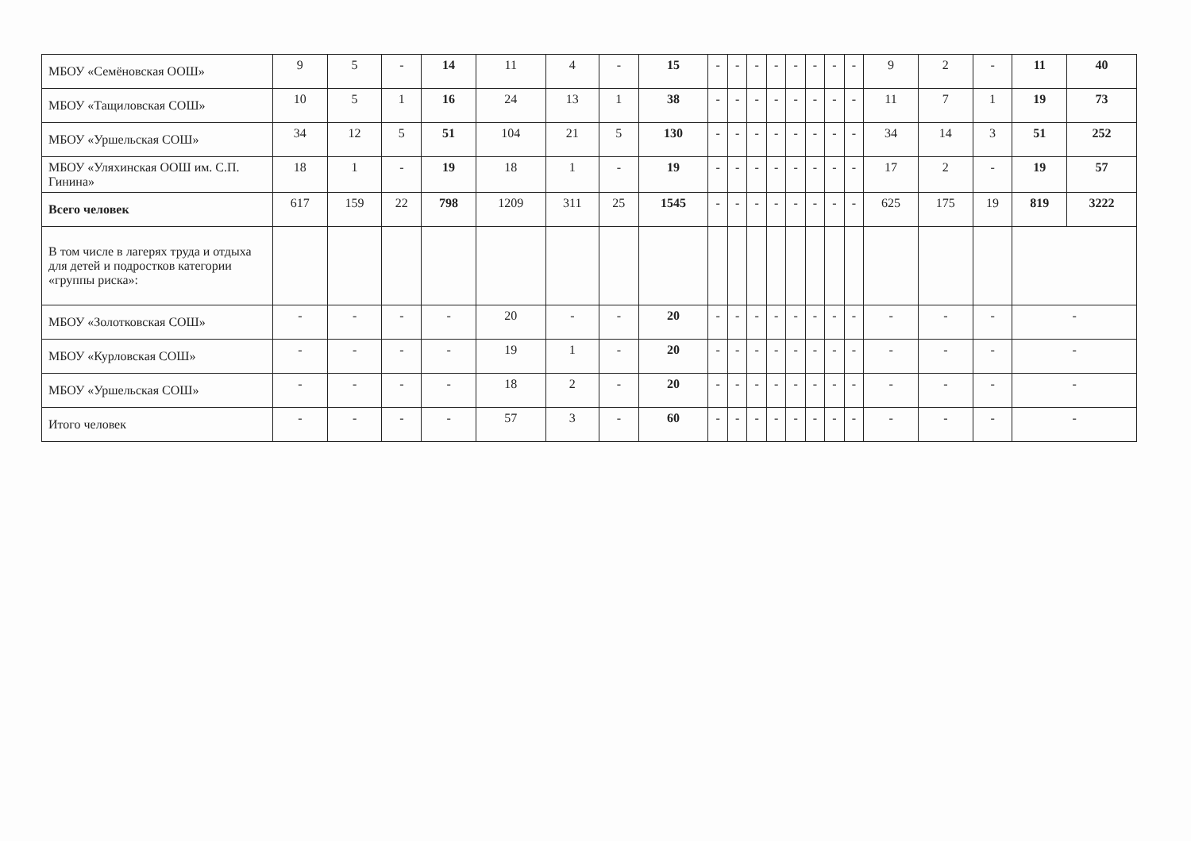| МБОУ «Семёновская ООШ» | 9 | 5 | - | 14 | 11 | 4 | - | 15 | - | - | - | - | - | - | - | - | 9 | 2 | - | 11 | 40 |
| МБОУ «Тащиловская СОШ» | 10 | 5 | 1 | 16 | 24 | 13 | 1 | 38 | - | - | - | - | - | - | - | - | 11 | 7 | 1 | 19 | 73 |
| МБОУ «Уршельская СОШ» | 34 | 12 | 5 | 51 | 104 | 21 | 5 | 130 | - | - | - | - | - | - | - | - | 34 | 14 | 3 | 51 | 252 |
| МБОУ «Уляхинская ООШ им. С.П. Гинина» | 18 | 1 | - | 19 | 18 | 1 | - | 19 | - | - | - | - | - | - | - | - | 17 | 2 | - | 19 | 57 |
| Всего человек | 617 | 159 | 22 | 798 | 1209 | 311 | 25 | 1545 | - | - | - | - | - | - | - | - | 625 | 175 | 19 | 819 | 3222 |
| В том числе в лагерях труда и отдыха для детей и подростков категории «группы риска»: | | | | | | | | | | | | | | | | | | | | | |
| МБОУ «Золотковская СОШ» | - | - | - | - | 20 | - | - | 20 | - | - | - | - | - | - | - | - | - | - | - | - | |
| МБОУ «Курловская СОШ» | - | - | - | - | 19 | 1 | - | 20 | - | - | - | - | - | - | - | - | - | - | - | - | |
| МБОУ «Уршельская СОШ» | - | - | - | - | 18 | 2 | - | 20 | - | - | - | - | - | - | - | - | - | - | - | - | |
| Итого человек | - | - | - | - | 57 | 3 | - | 60 | - | - | - | - | - | - | - | - | - | - | - | - | |